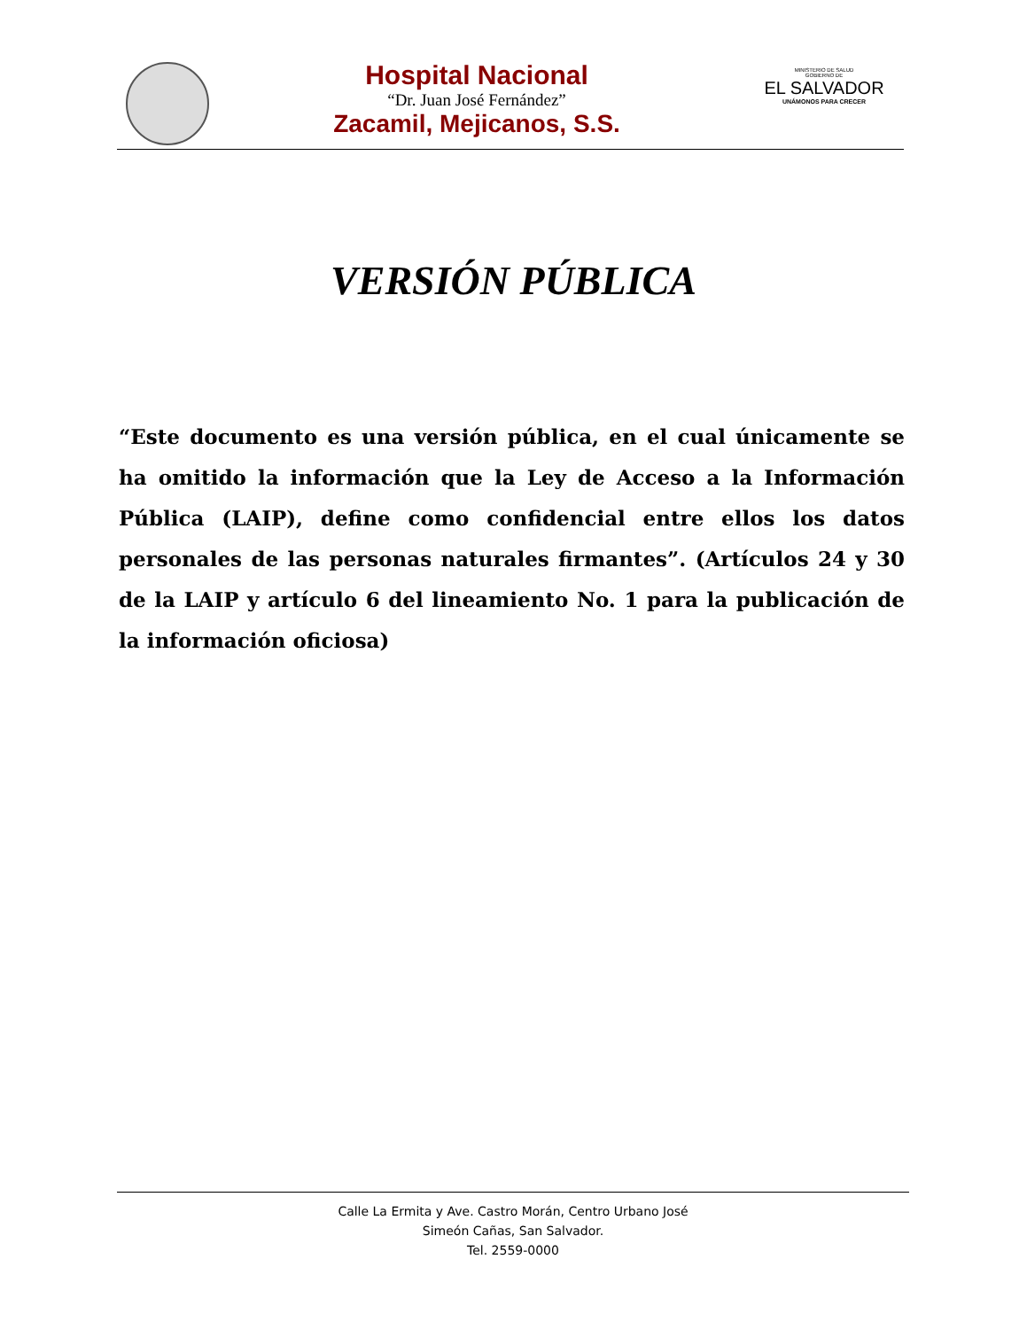Hospital Nacional
“Dr. Juan José Fernández”
Zacamil, Mejicanos, S.S.
MINISTERIO DE SALUD
GOBIERNO DE
EL SALVADOR
UNÁMONOS PARA CRECER
VERSIÓN PÚBLICA
“Este documento es una versión pública, en el cual únicamente se ha omitido la información que la Ley de Acceso a la Información Pública (LAIP), define como confidencial entre ellos los datos personales de las personas naturales firmantes”. (Artículos 24 y 30 de la LAIP y artículo 6 del lineamiento No. 1 para la publicación de la información oficiosa)
Calle La Ermita y Ave. Castro Morán, Centro Urbano José
Simeón Cañas, San Salvador.
Tel. 2559-0000